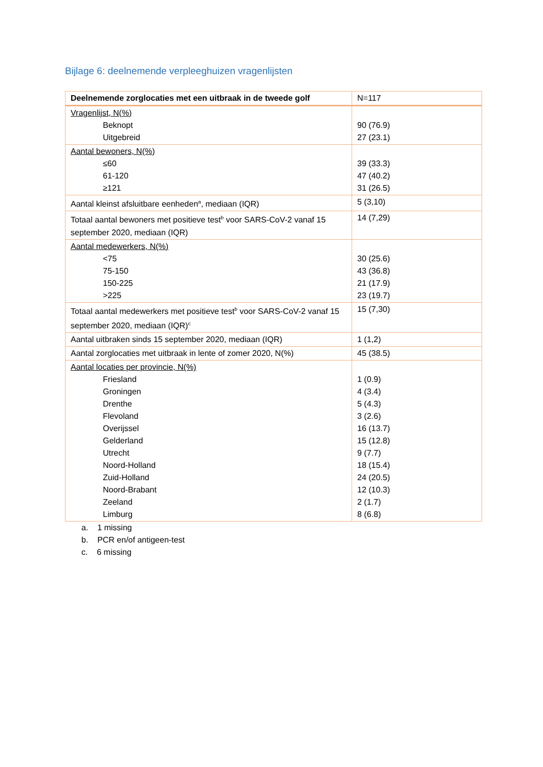Bijlage 6: deelnemende verpleeghuizen vragenlijsten
| Deelnemende zorglocaties met een uitbraak in de tweede golf | N=117 |
| --- | --- |
| Vragenlijst, N(%) Beknopt Uitgebreid | 90 (76.9) 27 (23.1) |
| Aantal bewoners, N(%) ≤60 61-120 ≥121 | 39 (33.3) 47 (40.2) 31 (26.5) |
| Aantal kleinst afsluitbare eenheden<sup>a</sup>, mediaan (IQR) | 5 (3,10) |
| Totaal aantal bewoners met positieve test<sup>b</sup> voor SARS-CoV-2 vanaf 15 september 2020, mediaan (IQR) | 14 (7,29) |
| Aantal medewerkers, N(%) <75 75-150 150-225 >225 | 30 (25.6) 43 (36.8) 21 (17.9) 23 (19.7) |
| Totaal aantal medewerkers met positieve test<sup>b</sup> voor SARS-CoV-2 vanaf 15 september 2020, mediaan (IQR)<sup>c</sup> | 15 (7,30) |
| Aantal uitbraken sinds 15 september 2020, mediaan (IQR) | 1 (1,2) |
| Aantal zorglocaties met uitbraak in lente of zomer 2020, N(%) | 45 (38.5) |
| Aantal locaties per provincie, N(%) Friesland Groningen Drenthe Flevoland Overijssel Gelderland Utrecht Noord-Holland Zuid-Holland Noord-Brabant Zeeland Limburg | 1 (0.9) 4 (3.4) 5 (4.3) 3 (2.6) 16 (13.7) 15 (12.8) 9 (7.7) 18 (15.4) 24 (20.5) 12 (10.3) 2 (1.7) 8 (6.8) |
a. 1 missing
b. PCR en/of antigeen-test
c. 6 missing